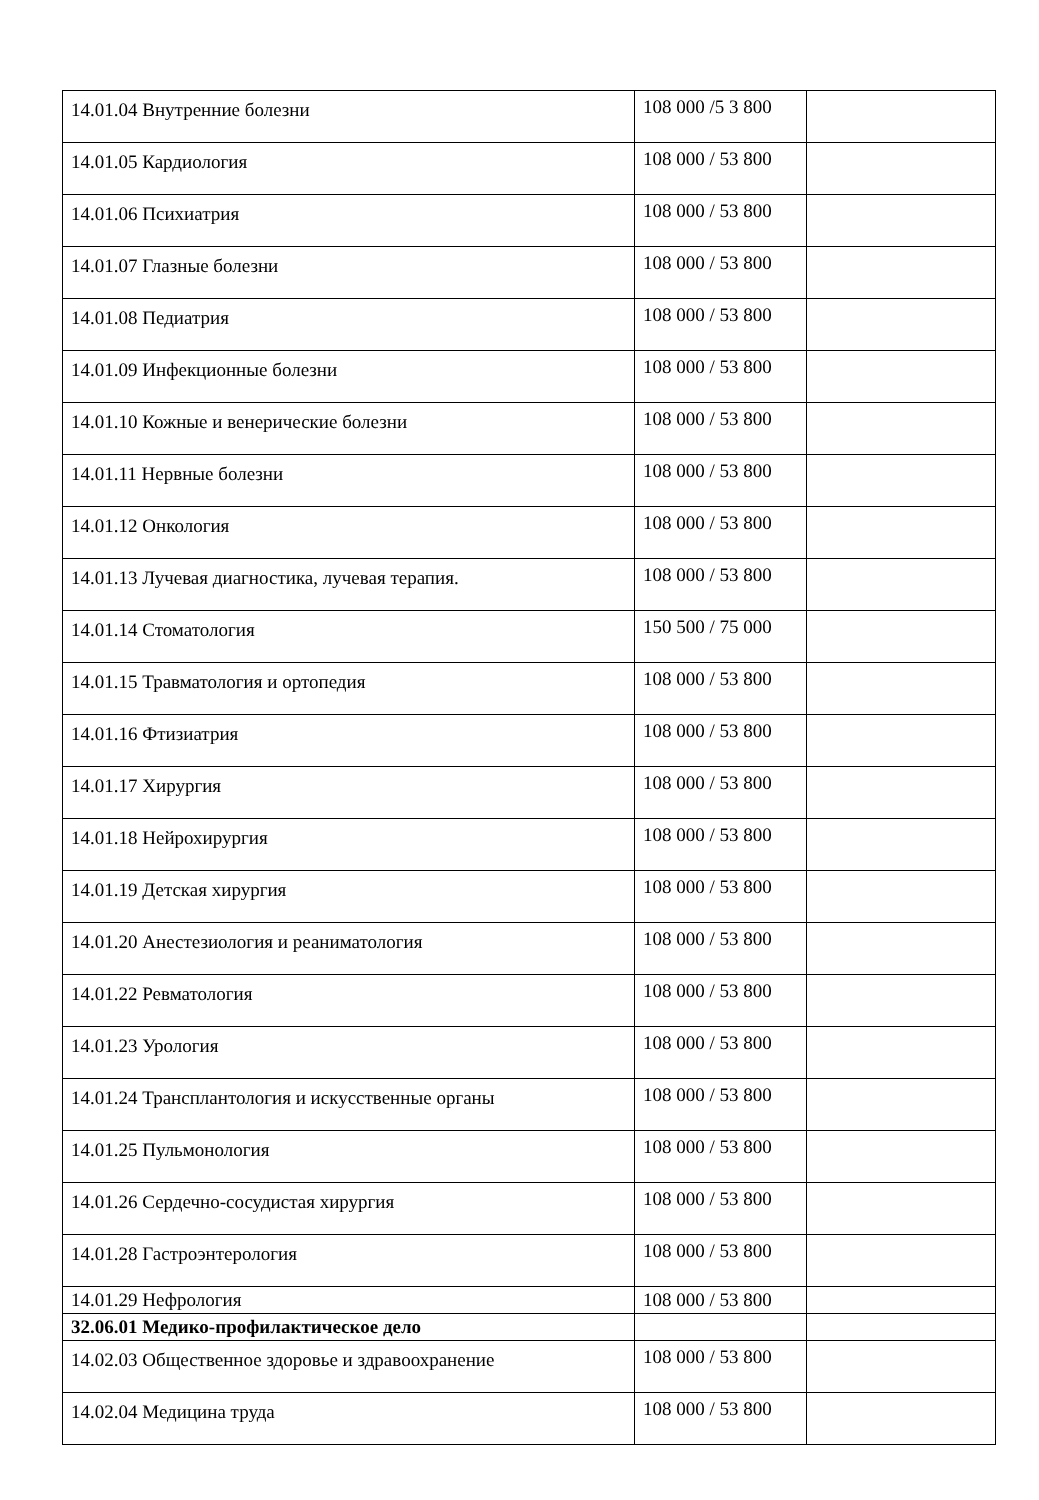| 14.01.04 Внутренние болезни | 108 000 /5 3 800 | |
| 14.01.05 Кардиология | 108 000 / 53 800 | |
| 14.01.06 Психиатрия | 108 000 / 53 800 | |
| 14.01.07 Глазные болезни | 108 000 / 53 800 | |
| 14.01.08 Педиатрия | 108 000 / 53 800 | |
| 14.01.09 Инфекционные болезни | 108 000 / 53 800 | |
| 14.01.10 Кожные и венерические болезни | 108 000 / 53 800 | |
| 14.01.11 Нервные болезни | 108 000 / 53 800 | |
| 14.01.12 Онкология | 108 000 / 53 800 | |
| 14.01.13 Лучевая диагностика, лучевая терапия. | 108 000 / 53 800 | |
| 14.01.14 Стоматология | 150 500 / 75 000 | |
| 14.01.15 Травматология и ортопедия | 108 000 / 53 800 | |
| 14.01.16 Фтизиатрия | 108 000 / 53 800 | |
| 14.01.17 Хирургия | 108 000 / 53 800 | |
| 14.01.18 Нейрохирургия | 108 000 / 53 800 | |
| 14.01.19 Детская хирургия | 108 000 / 53 800 | |
| 14.01.20 Анестезиология и реаниматология | 108 000 / 53 800 | |
| 14.01.22 Ревматология | 108 000 / 53 800 | |
| 14.01.23 Урология | 108 000 / 53 800 | |
| 14.01.24 Трансплантология и искусственные органы | 108 000 / 53 800 | |
| 14.01.25 Пульмонология | 108 000 / 53 800 | |
| 14.01.26 Сердечно-сосудистая хирургия | 108 000 / 53 800 | |
| 14.01.28 Гастроэнтерология | 108 000 / 53 800 | |
| 14.01.29 Нефрология | 108 000 / 53 800 | |
| 32.06.01 Медико-профилактическое дело | | |
| 14.02.03 Общественное здоровье и здравоохранение | 108 000 / 53 800 | |
| 14.02.04 Медицина труда | 108 000 / 53 800 | |